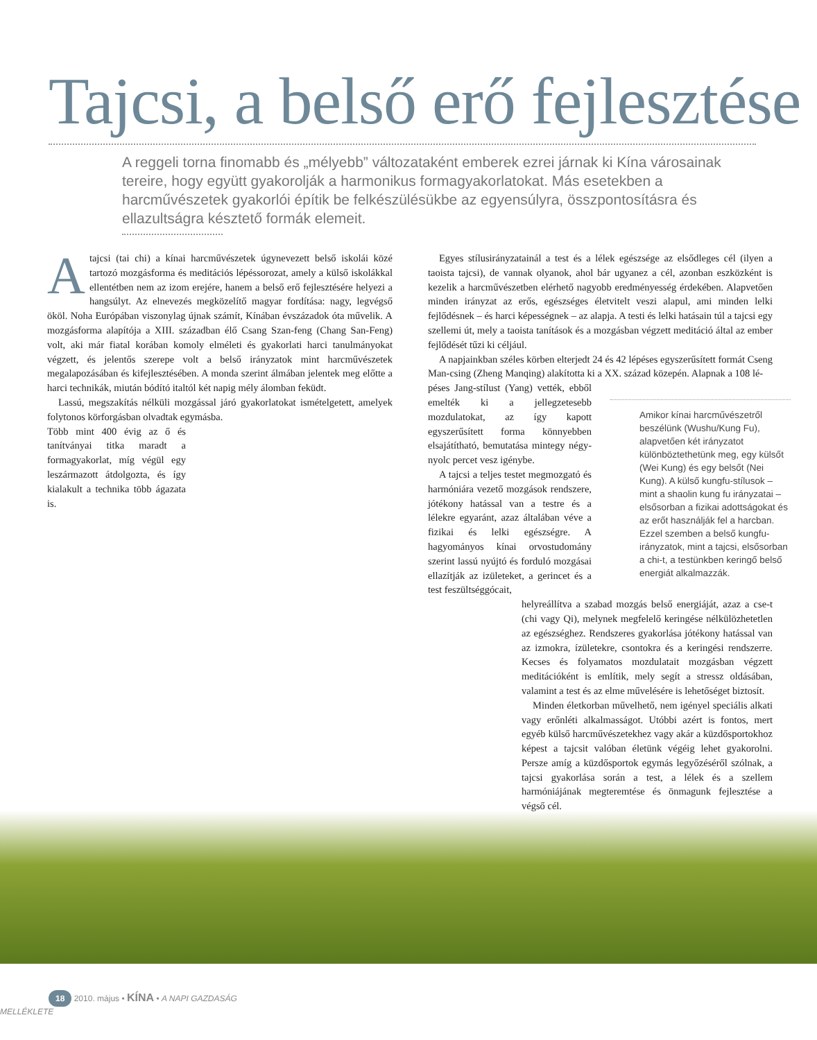Tajcsi, a belső erő fejlesztése
A reggeli torna finomabb és „mélyebb” változataként emberek ezrei járnak ki Kína városainak tereire, hogy együtt gyakorolják a harmonikus formagyakorlatokat. Más esetekben a harcművészetek gyakorlói építik be felkészülésükbe az egyensúlyra, összpontosításra és ellazultságra késztető formák elemeit.
Atajcsi (tai chi) a kínai harcművészetek úgynevezett belső iskolái közé tartozó mozgásforma és meditációs lépéssorozat, amely a külső iskolákkal ellentétben nem az izom erejére, hanem a belső erő fejlesztésére helyezi a hangsúlyt. Az elnevezés megközelítő magyar fordítása: nagy, legvégső ököl. Noha Európában viszonylag újnak számít, Kínában évszázadok óta művelik. A mozgásforma alapítója a XIII. században élő Csang Szan-feng (Chang San-Feng) volt, aki már fiatal korában komoly elméleti és gyakorlati harci tanulmányokat végzett, és jelentős szerepe volt a belső irányzatok mint harcművészetek megalapozásában és kifejlesztésében. A monda szerint álmában jelentek meg előtte a harci technikák, miután bódító italtól két napig mély álomban feküdt.
Lassú, megszakítás nélküli mozgással járó gyakorlatokat ismételgetett, amelyek folytonos körforgásban olvadtak egymásba.
Több mint 400 évig az ő és tanítványai titka maradt a formagyakorlat, míg végül egy leszármazott átdolgozta, és így kialakult a technika több ágazata is.
Egyes stílusirányzatainál a test és a lélek egészsége az elsődleges cél (ilyen a taoista tajcsi), de vannak olyanok, ahol bár ugyanez a cél, azonban eszközként is kezelik a harcművészetben elérhető nagyobb eredményesség érdekében. Alapvetően minden irányzat az erős, egészséges életvitelt veszi alapul, ami minden lelki fejlődésnek – és harci képességnek – az alapja. A testi és lelki hatásain túl a tajcsi egy szellemi út, mely a taoista tanítások és a mozgásban végzett meditáció által az ember fejlődését tűzi ki céljául.
A napjainkban széles körben elterjedt 24 és 42 lépéses egyszerűsített formát Cseng Man-csing (Zheng Manqing) alakította ki a XX. század közepén. Alapnak a 108 lé-
péses Jang-stílust (Yang) vették, ebből emelték ki a jellegzetesebb mozdulatokat, az így kapott egyszerűsített forma könnyebben elsajátítható, bemutatása mintegy négy-nyolc percet vesz igénybe.
A tajcsi a teljes testet megmozgató és harmóniára vezető mozgások rendszere, jótékony hatással van a testre és a lélekre egyaránt, azaz általában véve a fizikai és lelki egészségre. A hagyományos kínai orvostudomány szerint lassú nyújtó és forduló mozgásai ellazítják az izületeket, a gerincet és a test feszültséggócait,
helyreállítva a szabad mozgás belső energiáját, azaz a cse-t (chi vagy Qi), melynek megfelelő keringése nélkülözhetetlen az egészséghez. Rendszeres gyakorlása jótékony hatással van az izmokra, ízületekre, csontokra és a keringési rendszerre. Kecses és folyamatos mozdulatait mozgásban végzett meditációként is említik, mely segít a stressz oldásában, valamint a test és az elme művelésére is lehetőséget biztosít.
Minden életkorban művelhető, nem igényel speciális alkati vagy erőnléti alkalmasságot. Utóbbi azért is fontos, mert egyéb külső harcművészetekhez vagy akár a küzdősportokhoz képest a tajcsit valóban életünk végéig lehet gyakorolni. Persze amíg a küzdősportok egymás legyőzéséről szólnak, a tajcsi gyakorlása során a test, a lélek és a szellem harmóniájának megteremtése és önmagunk fejlesztése a végső cél.
Amikor kínai harcművészetről beszélünk (Wushu/Kung Fu), alapvetően két irányzatot különböztethetünk meg, egy külsőt (Wei Kung) és egy belsőt (Nei Kung). A külső kungfu-stílusok – mint a shaolin kung fu irányzatai – elsősorban a fizikai adottságokat és az erőt használják fel a harcban. Ezzel szemben a belső kungfu-irányzatok, mint a tajcsi, elsősorban a chi-t, a testünkben keringő belső energiát alkalmazzák.
18 2010. május • KÍNA • A NAPI GAZDASÁG MELLÉKLETE